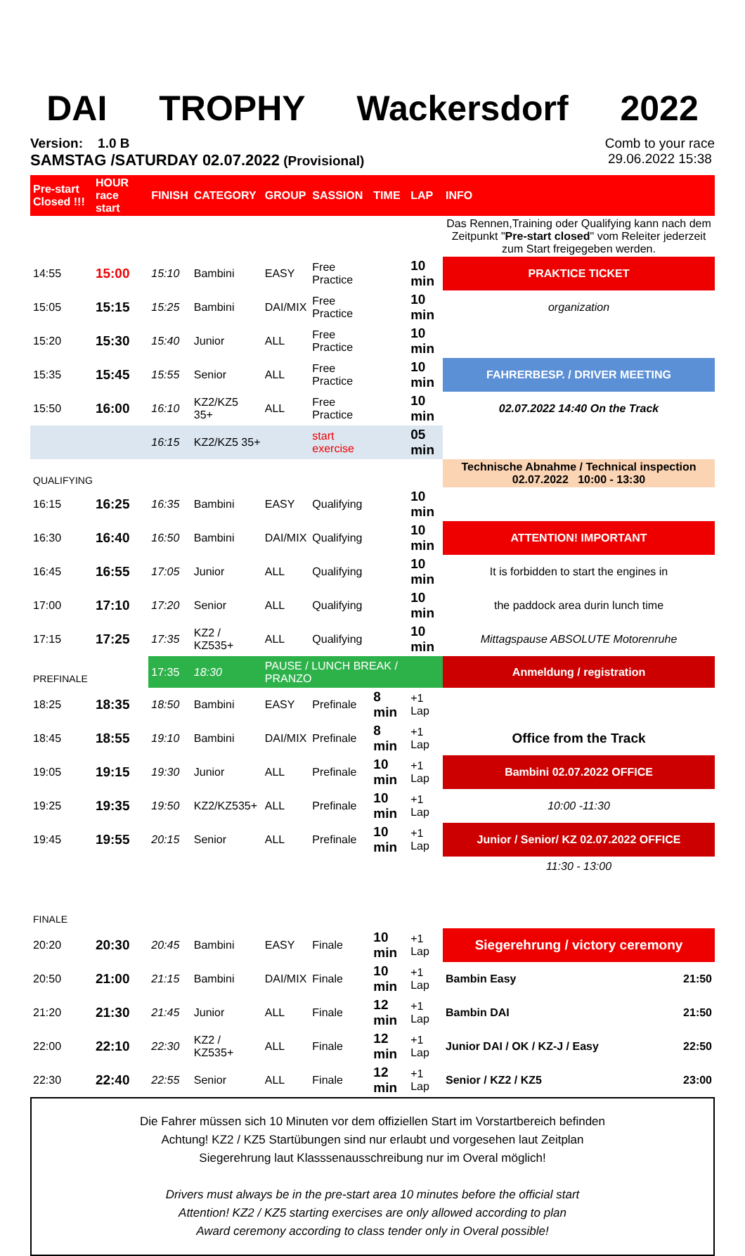DAI TROPHY Wackersdorf 2022
Version: 1.0 B
SAMSTAG /SATURDAY 02.07.2022 (Provisional)
Comb to your race
29.06.2022 15:38
| Pre-start Closed !!! | HOUR race start | FINISH | CATEGORY | GROUP | SASSION | TIME | LAP | INFO |
| --- | --- | --- | --- | --- | --- | --- | --- | --- |
| | | | | | | | | Das Rennen,Training oder Qualifying kann nach dem Zeitpunkt " Pre-start closed " vom Releiter jederzeit zum Start freigegeben werden. |
| 14:55 | 15:00 | 15:10 | Bambini | EASY | Free Practice | | 10 min | PRAKTICE TICKET |
| 15:05 | 15:15 | 15:25 | Bambini | DAI/MIX | Free Practice | | 10 min | organization |
| 15:20 | 15:30 | 15:40 | Junior | ALL | Free Practice | | 10 min | |
| 15:35 | 15:45 | 15:55 | Senior | ALL | Free Practice | | 10 min | FAHRERBESP. / DRIVER MEETING |
| 15:50 | 16:00 | 16:10 | KZ2/KZ5 35+ | ALL | Free Practice | | 10 min | 02.07.2022 14:40 On the Track |
| | | 16:15 | KZ2/KZ5 35+ | | start exercise | | 05 min | |
| QUALIFYING | | | | | | | | Technische Abnahme / Technical inspection 02.07.2022 10:00 - 13:30 |
| 16:15 | 16:25 | 16:35 | Bambini | EASY | Qualifying | | 10 min | |
| 16:30 | 16:40 | 16:50 | Bambini | DAI/MIX | Qualifying | | 10 min | ATTENTION! IMPORTANT |
| 16:45 | 16:55 | 17:05 | Junior | ALL | Qualifying | | 10 min | It is forbidden to start the engines in |
| 17:00 | 17:10 | 17:20 | Senior | ALL | Qualifying | | 10 min | the paddock area durin lunch time |
| 17:15 | 17:25 | 17:35 | KZ2 / KZ535+ | ALL | Qualifying | | 10 min | Mittagspause ABSOLUTE Motorenruhe |
| PREFINALE | | 17:35 | 18:30 | PAUSE / LUNCH BREAK / PRANZO | | | | Anmeldung / registration |
| 18:25 | 18:35 | 18:50 | Bambini | EASY | Prefinale | 8 min | +1 Lap | |
| 18:45 | 18:55 | 19:10 | Bambini | DAI/MIX | Prefinale | 8 min | +1 Lap | Office from the Track |
| 19:05 | 19:15 | 19:30 | Junior | ALL | Prefinale | 10 min | +1 Lap | Bambini 02.07.2022 OFFICE |
| 19:25 | 19:35 | 19:50 | KZ2/KZ535+ | ALL | Prefinale | 10 min | +1 Lap | 10:00 -11:30 |
| 19:45 | 19:55 | 20:15 | Senior | ALL | Prefinale | 10 min | +1 Lap | Junior / Senior/ KZ 02.07.2022 OFFICE |
| | | | | | | | | 11:30 - 13:00 |
| FINALE | | | | | | | | |
| 20:20 | 20:30 | 20:45 | Bambini | EASY | Finale | 10 min | +1 Lap | Siegerehrung / victory ceremony |
| 20:50 | 21:00 | 21:15 | Bambini | DAI/MIX | Finale | 10 min | +1 Lap | Bambin Easy 21:50 |
| 21:20 | 21:30 | 21:45 | Junior | ALL | Finale | 12 min | +1 Lap | Bambin DAI 21:50 |
| 22:00 | 22:10 | 22:30 | KZ2 / KZ535+ | ALL | Finale | 12 min | +1 Lap | Junior DAI / OK / KZ-J / Easy 22:50 |
| 22:30 | 22:40 | 22:55 | Senior | ALL | Finale | 12 min | +1 Lap | Senior / KZ2 / KZ5 23:00 |
Die Fahrer müssen sich 10 Minuten vor dem offiziellen Start im Vorstartbereich befinden
Achtung! KZ2 / KZ5 Startübungen sind nur erlaubt und vorgesehen laut Zeitplan
Siegerehrung laut Klasssenausschreibung nur im Overal möglich!
Drivers must always be in the pre-start area 10 minutes before the official start
Attention! KZ2 / KZ5 starting exercises are only allowed according to plan
Award ceremony according to class tender only in Overal possible!